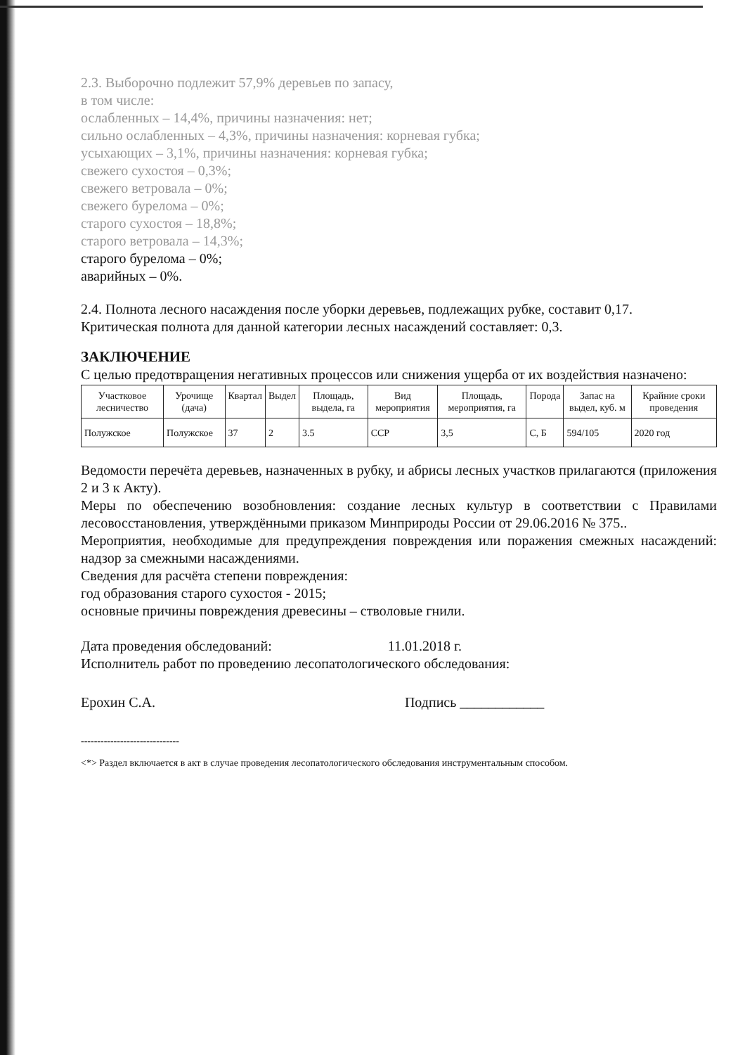2.3. Выборочно подлежит 57,9% деревьев по запасу,
в том числе:
ослабленных – 14,4%, причины назначения: нет;
сильно ослабленных – 4,3%, причины назначения: корневая губка;
усыхающих – 3,1%, причины назначения: корневая губка;
свежего сухостоя – 0,3%;
свежего ветровала – 0%;
свежего бурелома – 0%;
старого сухостоя – 18,8%;
старого ветровала – 14,3%;
старого бурелома – 0%;
аварийных – 0%.
2.4. Полнота лесного насаждения после уборки деревьев, подлежащих рубке, составит 0,17.
Критическая полнота для данной категории лесных насаждений составляет: 0,3.
ЗАКЛЮЧЕНИЕ
С целью предотвращения негативных процессов или снижения ущерба от их воздействия назначено:
| Участковое лесничество | Урочище (дача) | Квартал | Выдел | Площадь, выдела, га | Вид мероприятия | Площадь, мероприятия, га | Порода | Запас на выдел, куб. м | Крайние сроки проведения |
| --- | --- | --- | --- | --- | --- | --- | --- | --- | --- |
| Полужское | Полужское | 37 | 2 | 3.5 | ССР | 3,5 | С, Б | 594/105 | 2020 год |
Ведомости перечёта деревьев, назначенных в рубку, и абрисы лесных участков прилагаются (приложения 2 и 3 к Акту).
Меры по обеспечению возобновления: создание лесных культур в соответствии с Правилами лесовосстановления, утверждёнными приказом Минприроды России от 29.06.2016 № 375..
Мероприятия, необходимые для предупреждения повреждения или поражения смежных насаждений: надзор за смежными насаждениями.
Сведения для расчёта степени повреждения:
год образования старого сухостоя - 2015;
основные причины повреждения древесины – стволовые гнили.
Дата проведения обследований: 11.01.2018 г.
Исполнитель работ по проведению лесопатологического обследования:
Ерохин С.А. Подпись ____________
------------------------------
<*> Раздел включается в акт в случае проведения лесопатологического обследования инструментальным способом.